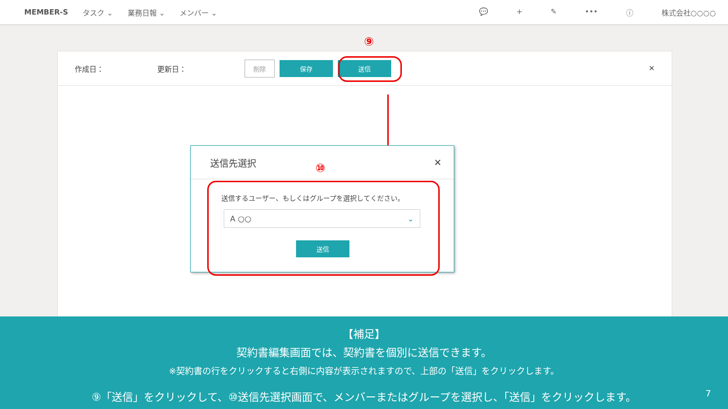MEMBER-S タスク ⌄ 業務日報 ⌄ メンバー ⌄ 💬 + ✎ ••• ⓘ 株式会社○○○○
⑨
作成日： 更新日： 削除 保存 送信 ✕
送信先選択 ✕
送信するユーザー、もしくはグループを選択してください。
A ○○ ⌄
送信
⑩
【補足】
契約書編集画面では、契約書を個別に送信できます。
※契約書の行をクリックすると右側に内容が表示されますので、上部の「送信」をクリックします。
⑨「送信」をクリックして、⑩送信先選択画面で、メンバーまたはグループを選択し、「送信」をクリックします。 7